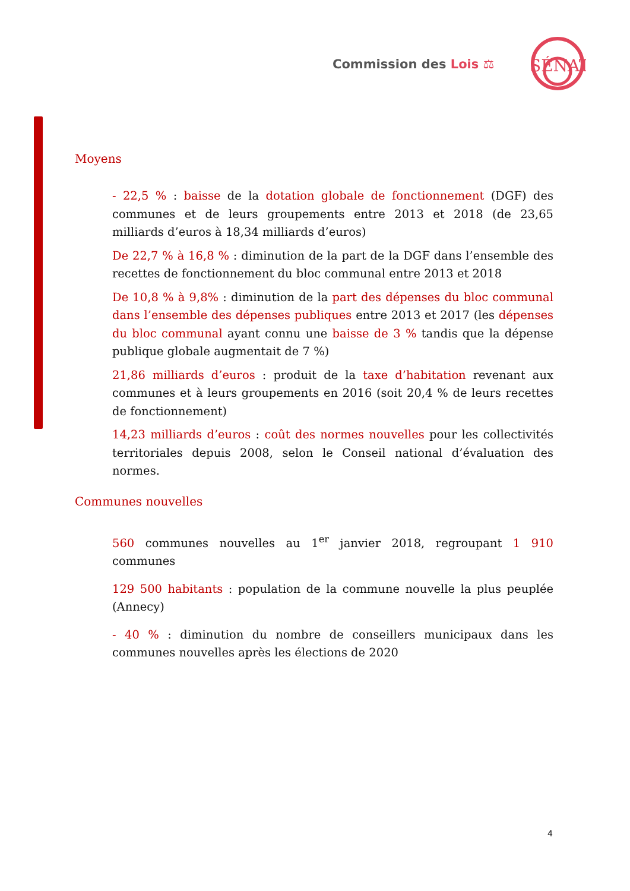Commission des Lois ⚖
SÉNAT
Moyens
- 22,5 % : baisse de la dotation globale de fonctionnement (DGF) des communes et de leurs groupements entre 2013 et 2018 (de 23,65 milliards d’euros à 18,34 milliards d’euros)
De 22,7 % à 16,8 % : diminution de la part de la DGF dans l’ensemble des recettes de fonctionnement du bloc communal entre 2013 et 2018
De 10,8 % à 9,8% : diminution de la part des dépenses du bloc communal dans l’ensemble des dépenses publiques entre 2013 et 2017 (les dépenses du bloc communal ayant connu une baisse de 3 % tandis que la dépense publique globale augmentait de 7 %)
21,86 milliards d’euros : produit de la taxe d’habitation revenant aux communes et à leurs groupements en 2016 (soit 20,4 % de leurs recettes de fonctionnement)
14,23 milliards d’euros : coût des normes nouvelles pour les collectivités territoriales depuis 2008, selon le Conseil national d’évaluation des normes.
Communes nouvelles
560 communes nouvelles au 1<sup>er</sup> janvier 2018, regroupant 1 910 communes
129 500 habitants : population de la commune nouvelle la plus peuplée (Annecy)
- 40 % : diminution du nombre de conseillers municipaux dans les communes nouvelles après les élections de 2020
4